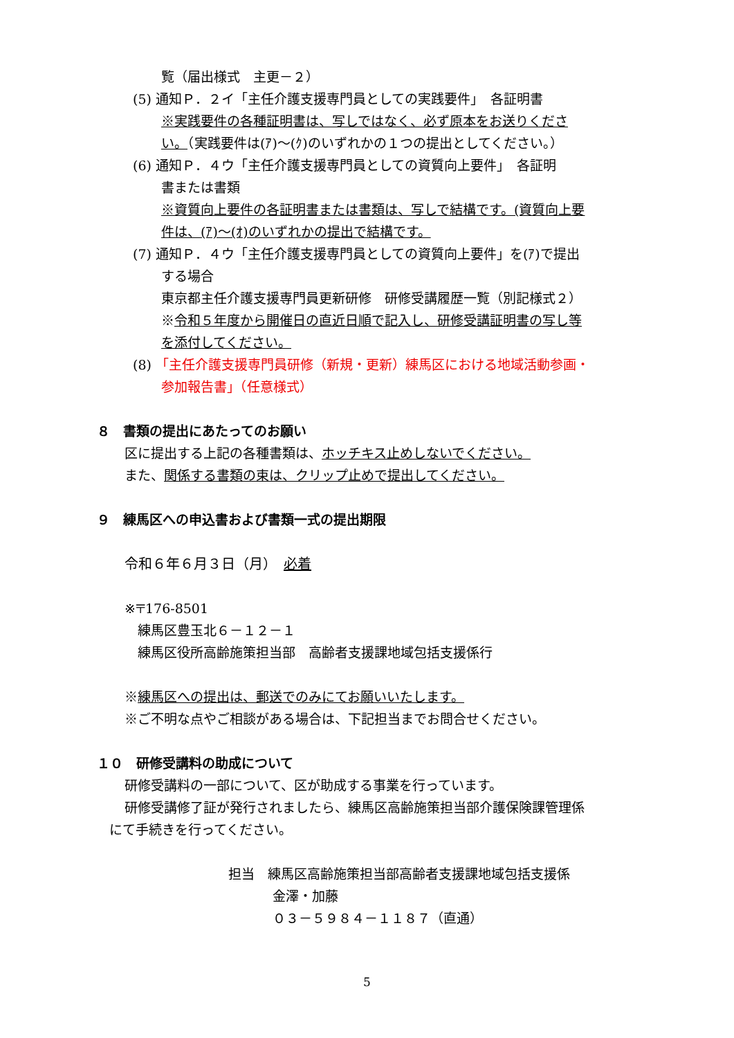覧（届出様式　主更－２）
(5) 通知Ｐ．２イ「主任介護支援専門員としての実践要件」　各証明書
※実践要件の各種証明書は、写しではなく、必ず原本をお送りくださ
い。（実践要件は(ｱ)～(ｸ)のいずれかの１つの提出としてください。）
(6) 通知Ｐ．４ウ「主任介護支援専門員としての資質向上要件」　各証明
書または書類
※資質向上要件の各証明書または書類は、写しで結構です。(資質向上要
件は、(ｱ)～(ｵ)のいずれかの提出で結構です。
(7) 通知Ｐ．４ウ「主任介護支援専門員としての資質向上要件」を(ｱ)で提出
する場合
東京都主任介護支援専門員更新研修　研修受講履歴一覧（別記様式２）
※令和５年度から開催日の直近日順で記入し、研修受講証明書の写し等
を添付してください。
(8) 「主任介護支援専門員研修（新規・更新）練馬区における地域活動参画・
参加報告書」（任意様式）
８　書類の提出にあたってのお願い
区に提出する上記の各種書類は、ホッチキス止めしないでください。
また、関係する書類の束は、クリップ止めで提出してください。
９　練馬区への申込書および書類一式の提出期限
令和６年６月３日（月）　必着
※〒176-8501
　練馬区豊玉北６－１２－１
　練馬区役所高齢施策担当部　高齢者支援課地域包括支援係行
※練馬区への提出は、郵送でのみにてお願いいたします。
※ご不明な点やご相談がある場合は、下記担当までお問合せください。
１０　研修受講料の助成について
研修受講料の一部について、区が助成する事業を行っています。
研修受講修了証が発行されましたら、練馬区高齢施策担当部介護保険課管理係
にて手続きを行ってください。
担当　練馬区高齢施策担当部高齢者支援課地域包括支援係
金澤・加藤
０３－５９８４－１１８７（直通）
5